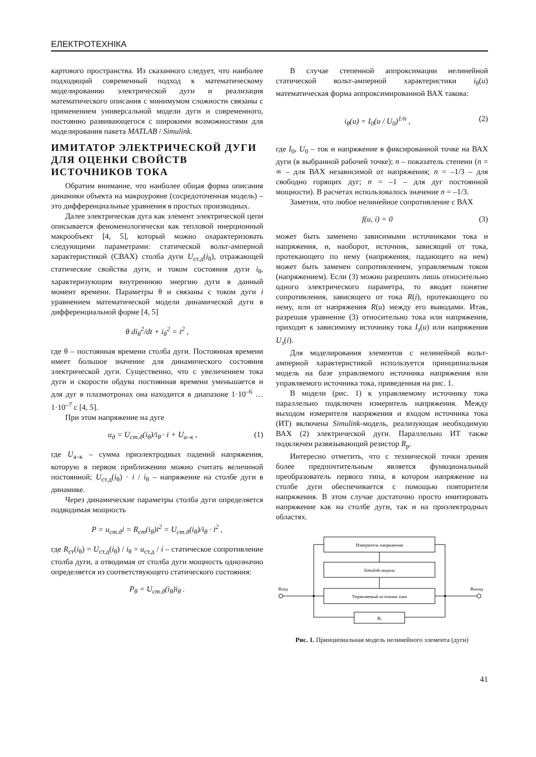ЕЛЕКТРОТЕХНІКА
картового пространства. Из сказанного следует, что наиболее подходящий современный подход к математическому моделированию электрической дуги и реализация математического описания с минимумом сложности связаны с применением универсальной модели дуги и современного, постоянно развивающегося с широкими возможностями для моделирования пакета MATLAB / Simulink.
ИМИТАТОР ЭЛЕКТРИЧЕСКОЙ ДУГИ ДЛЯ ОЦЕНКИ СВОЙСТВ ИСТОЧНИКОВ ТОКА
Обратим внимание, что наиболее общая форма описания динамики объекта на макроуровне (сосредоточенная модель) – это дифференциальные уравнения в простых производных.
Далее электрическая дуга как элемент электрической цепи описывается феноменологически как тепловой инерционный макрообъект [4, 5], который можно охарактеризовать следующими параметрами: статической вольт-амперной характеристикой (СВАХ) столба дуги U<sub>ст.д</sub>(i<sub>θ</sub>), отражающей статические свойства дуги, и током состояния дуги i<sub>θ</sub>, характеризующим внутреннюю энергию дуги в данный момент времени. Параметры θ и связаны с током дуги i уравнением математической модели динамической дуги в дифференциальной форме [4, 5]
θ di<sub>θ</sub><sup>2</sup>/dt + i<sub>θ</sub><sup>2</sup> = i<sup>2</sup> ,
где θ – постоянная времени столба дуги. Постоянная времени имеет большое значение для динамического состояния электрической дуги. Существенно, что с увеличением тока дуги и скорости обдува постоянная времени уменьшается и для дуг в плазмотронах она находится в диапазоне 1·10<sup>–6</sup> … 1·10<sup>–7</sup> с [4, 5].
При этом напряжение на дуге
u<sub>д</sub> = U<sub>ст.д</sub>(i<sub>θ</sub>)/i<sub>θ</sub> · i + U<sub>а–к</sub> , (1)
где U<sub>а–к</sub> – сумма приэлектродных падений напряжения, которую в первом приближении можно считать величиной постоянной; U<sub>ст.д</sub>(i<sub>θ</sub>) · i / i<sub>θ</sub> – напряжение на столбе дуги в динамике.
Через динамические параметры столба дуги определяется подводимая мощность
P = u<sub>ст.д</sub>i = R<sub>ст</sub>(i<sub>θ</sub>)i<sup>2</sup> = U<sub>ст.д</sub>(i<sub>θ</sub>)/i<sub>θ</sub> · i<sup>2</sup> ,
где R<sub>ст</sub>(i<sub>θ</sub>) = U<sub>ст.д</sub>(i<sub>θ</sub>) / i<sub>θ</sub> = u<sub>ст.д</sub> / i – статическое сопротивление столба дуги, а отводимая от столба дуги мощность однозначно определяется из соответствующего статического состояния:
P<sub>θ</sub> = U<sub>ст.д</sub>(i<sub>θ</sub>)i<sub>θ</sub> .
В случае степенной аппроксимации нелинейной статической вольт-амперной характеристики i<sub>θ</sub>(u) математическая форма аппроксимированной ВАХ такова:
i<sub>θ</sub>(u) = I<sub>0</sub>(u / U<sub>0</sub>)<sup>1/n</sup> , (2)
где I<sub>0</sub>, U<sub>0</sub> – ток и напряжение в фиксированной точке на ВАХ дуги (в выбранной рабочей точке); n – показатель степени (n = ∞ – для ВАХ независимой от напряжения; n = –1/3 – для свободно горящих дуг; n = –1 – для дуг постоянной мощности). В расчетах использовалось значение n = –1/3.
Заметим, что любое нелинейное сопротивление с ВАХ
f(u, i) = 0 (3)
может быть заменено зависимыми источниками тока и напряжения, и, наоборот, источник, зависящий от тока, протекающего по нему (напряжения, падающего на нем) может быть заменен сопротивлением, управляемым током (напряжением). Если (3) можно разрешить лишь относительно одного электрического параметра, то вводят понятие сопротивления, зависящего от тока R(i), протекающего по нему, или от напряжения R(u) между его выводами. Итак, разрешая уравнение (3) относительно тока или напряжения, приходят к зависимому источнику тока I<sub>з</sub>(u) или напряжения U<sub>з</sub>(i).
Для моделирования элементов с нелинейной вольт-амперной характеристикой используется принципиальная модель на базе управляемого источника напряжения или управляемого источника тока, приведенная на рис. 1.
В модели (рис. 1) к управляемому источнику тока параллельно подключен измеритель напряжения. Между выходом измерителя напряжения и входом источника тока (ИТ) включена Simulink-модель, реализующая необходимую ВАХ (2) электрической дуги. Параллельно ИТ также подключен развязывающий резистор R<sub>р</sub>.
Интересно отметить, что с технической точки зрения более предпочтительным является функциональный преобразователь первого типа, в котором напряжение на столбе дуги обеспечивается с помощью повторителя напряжения. В этом случае достаточно просто имитировать напряжение как на столбе дуги, так и на приэлектродных областях.
Измеритель напряжения
Simulink-модель
Управляемый источник тока
Rр
Вход
Выход
Рис. 1. Принципиальная модель нелинейного элемента (дуги)
41